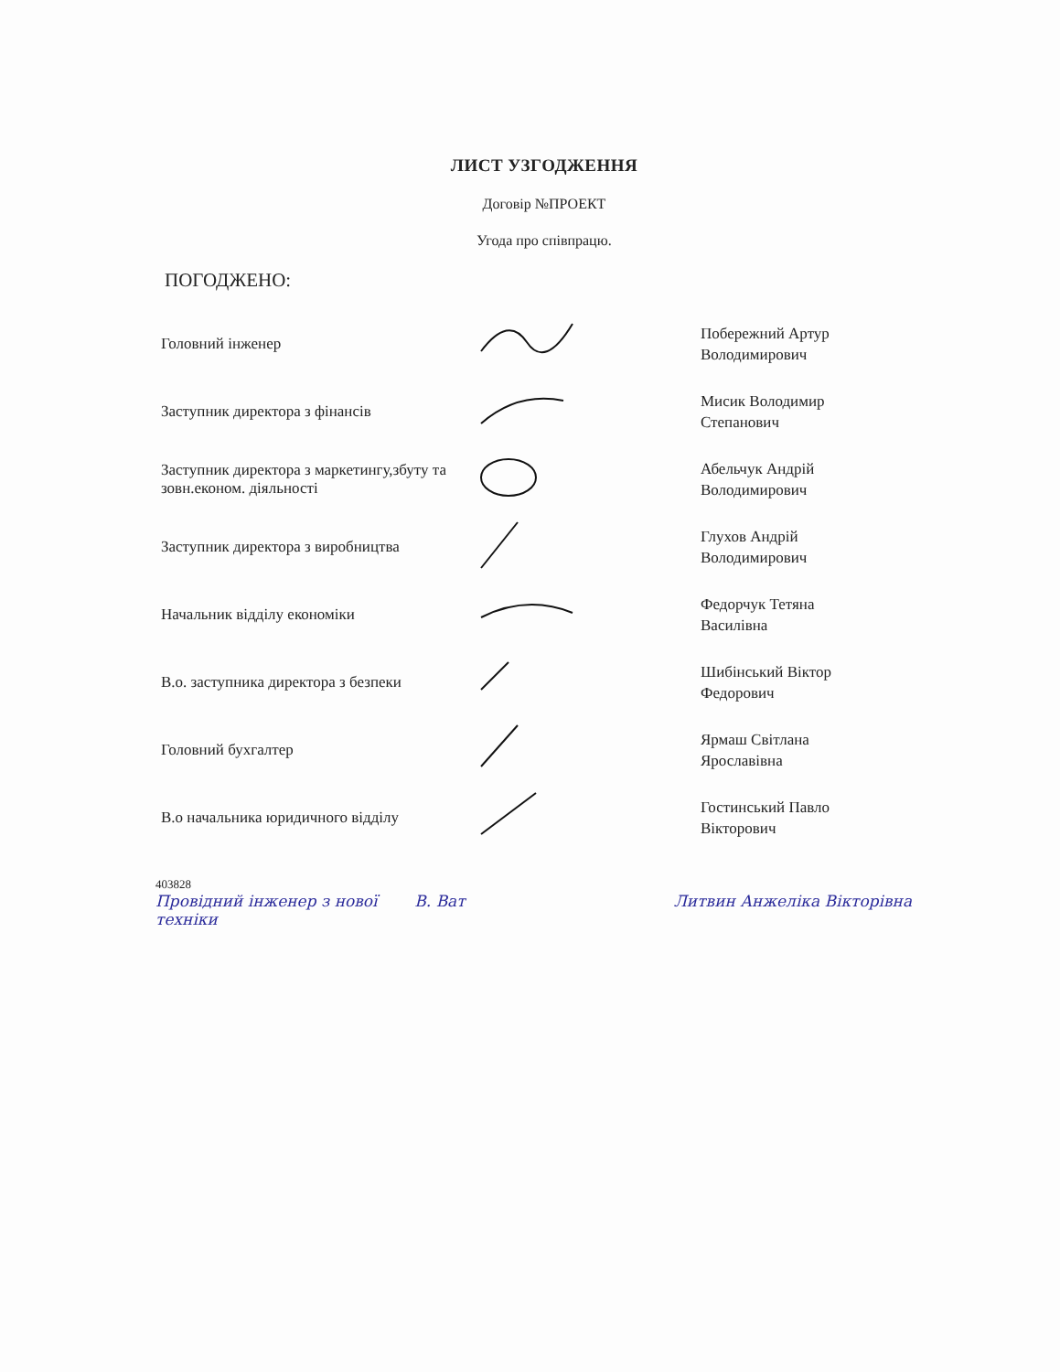ЛИСТ УЗГОДЖЕННЯ
Договір №ПРОЕКТ
Угода про співпрацю.
ПОГОДЖЕНО:
Головний інженер
Побережний Артур
Володимирович
Заступник директора з фінансів
Мисик Володимир
Степанович
Заступник директора з маркетингу,збуту та зовн.економ. діяльності
Абельчук Андрій
Володимирович
Заступник директора з виробництва
Глухов Андрій
Володимирович
Начальник відділу економіки
Федорчук Тетяна
Василівна
В.о. заступника директора з безпеки
Шибінський Віктор
Федорович
Головний бухгалтер
Ярмаш Світлана
Ярославівна
В.о начальника юридичного відділу
Гостинський Павло
Вікторович
403828
Провідний інженер з нової техніки
В. Ват Литвин Анжеліка Вікторівна